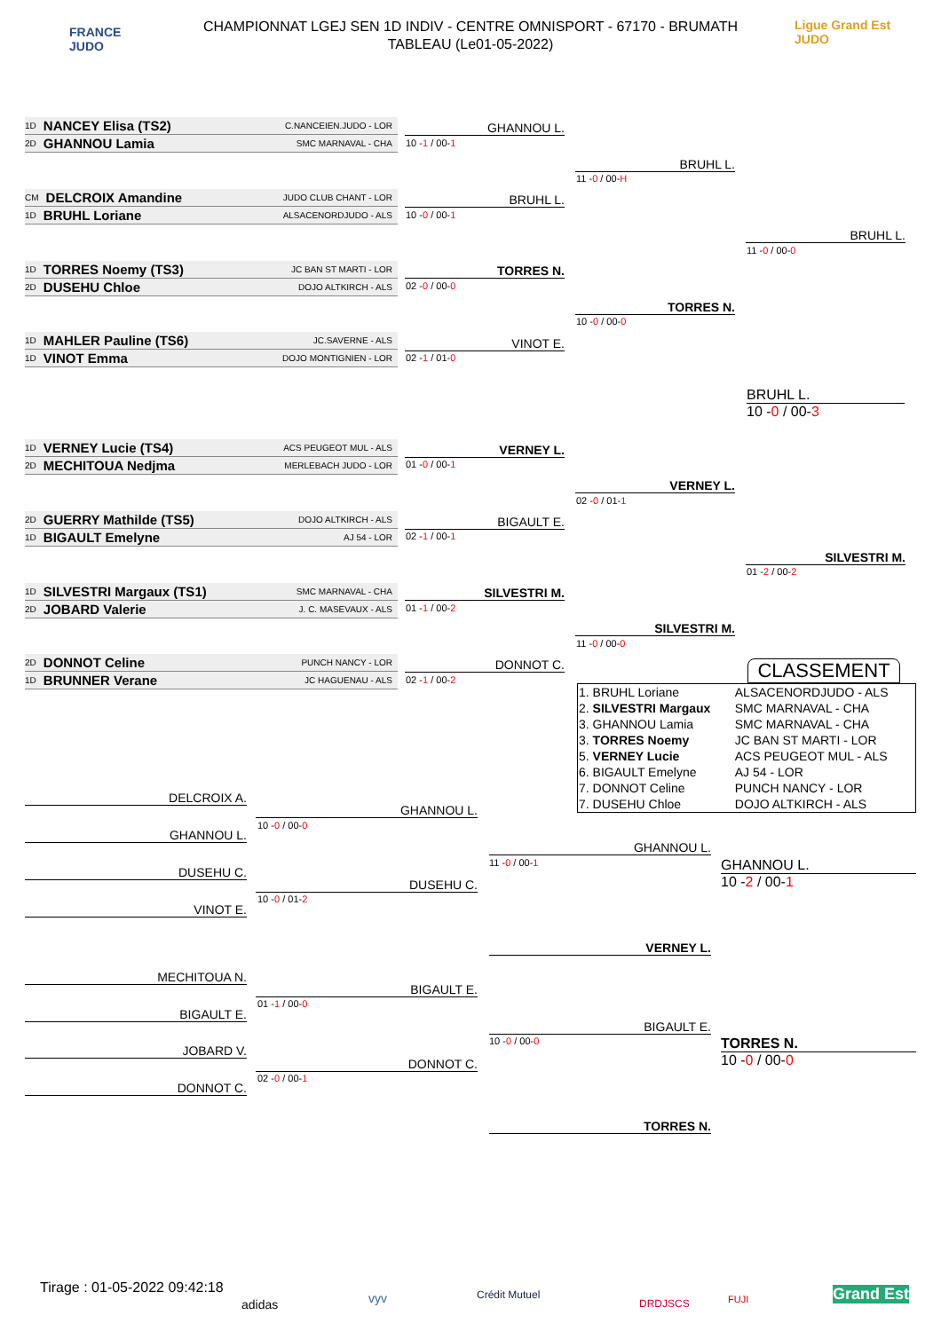FRANCE
JUDO
Ligue Grand Est
JUDO
CHAMPIONNAT LGEJ SEN 1D INDIV - CENTRE OMNISPORT - 67170 - BRUMATH
TABLEAU (Le01-05-2022)
1D NANCEY Elisa (TS2) C.NANCEIEN.JUDO - LOR
2D GHANNOU Lamia SMC MARNAVAL - CHA
CM DELCROIX Amandine JUDO CLUB CHANT - LOR
1D BRUHL Loriane ALSACENORDJUDO - ALS
1D TORRES Noemy (TS3) JC BAN ST MARTI - LOR
2D DUSEHU Chloe DOJO ALTKIRCH - ALS
1D MAHLER Pauline (TS6) JC.SAVERNE - ALS
1D VINOT Emma DOJO MONTIGNIEN - LOR
1D VERNEY Lucie (TS4) ACS PEUGEOT MUL - ALS
2D MECHITOUA Nedjma MERLEBACH JUDO - LOR
2D GUERRY Mathilde (TS5) DOJO ALTKIRCH - ALS
1D BIGAULT Emelyne AJ 54 - LOR
1D SILVESTRI Margaux (TS1) SMC MARNAVAL - CHA
2D JOBARD Valerie J. C. MASEVAUX - ALS
2D DONNOT Celine PUNCH NANCY - LOR
1D BRUNNER Verane JC HAGUENAU - ALS
GHANNOU L.
10 -1 / 00-1
BRUHL L.
10 -0 / 00-1
TORRES N.
02 -0 / 00-0
VINOT E.
02 -1 / 01-0
VERNEY L.
01 -0 / 00-1
BIGAULT E.
02 -1 / 00-1
SILVESTRI M.
01 -1 / 00-2
DONNOT C.
02 -1 / 00-2
BRUHL L.
11 -0 / 00-H
TORRES N.
10 -0 / 00-0
VERNEY L.
02 -0 / 01-1
SILVESTRI M.
11 -0 / 00-0
BRUHL L.
11 -0 / 00-0
SILVESTRI M.
01 -2 / 00-2
BRUHL L.
10 -0 / 00-3
CLASSEMENT
| 1. BRUHL Loriane | ALSACENORDJUDO - ALS |
| 2. SILVESTRI Margaux | SMC MARNAVAL - CHA |
| 3. GHANNOU Lamia | SMC MARNAVAL - CHA |
| 3. TORRES Noemy | JC BAN ST MARTI - LOR |
| 5. VERNEY Lucie | ACS PEUGEOT MUL - ALS |
| 6. BIGAULT Emelyne | AJ 54 - LOR |
| 7. DONNOT Celine | PUNCH NANCY - LOR |
| 7. DUSEHU Chloe | DOJO ALTKIRCH - ALS |
DELCROIX A.
GHANNOU L.
10 -0 / 00-0
GHANNOU L.
GHANNOU L.
11 -0 / 00-1
GHANNOU L.
10 -2 / 00-1
DUSEHU C.
DUSEHU C.
10 -0 / 01-2
VINOT E.
VERNEY L.
MECHITOUA N.
BIGAULT E.
01 -1 / 00-0
BIGAULT E.
BIGAULT E.
10 -0 / 00-0
TORRES N.
10 -0 / 00-0
JOBARD V.
DONNOT C.
02 -0 / 00-1
DONNOT C.
TORRES N.
Tirage : 01-05-2022 09:42:18
adidas vyv Crédit Mutuel
DRDJSCS FUJI Grand Est